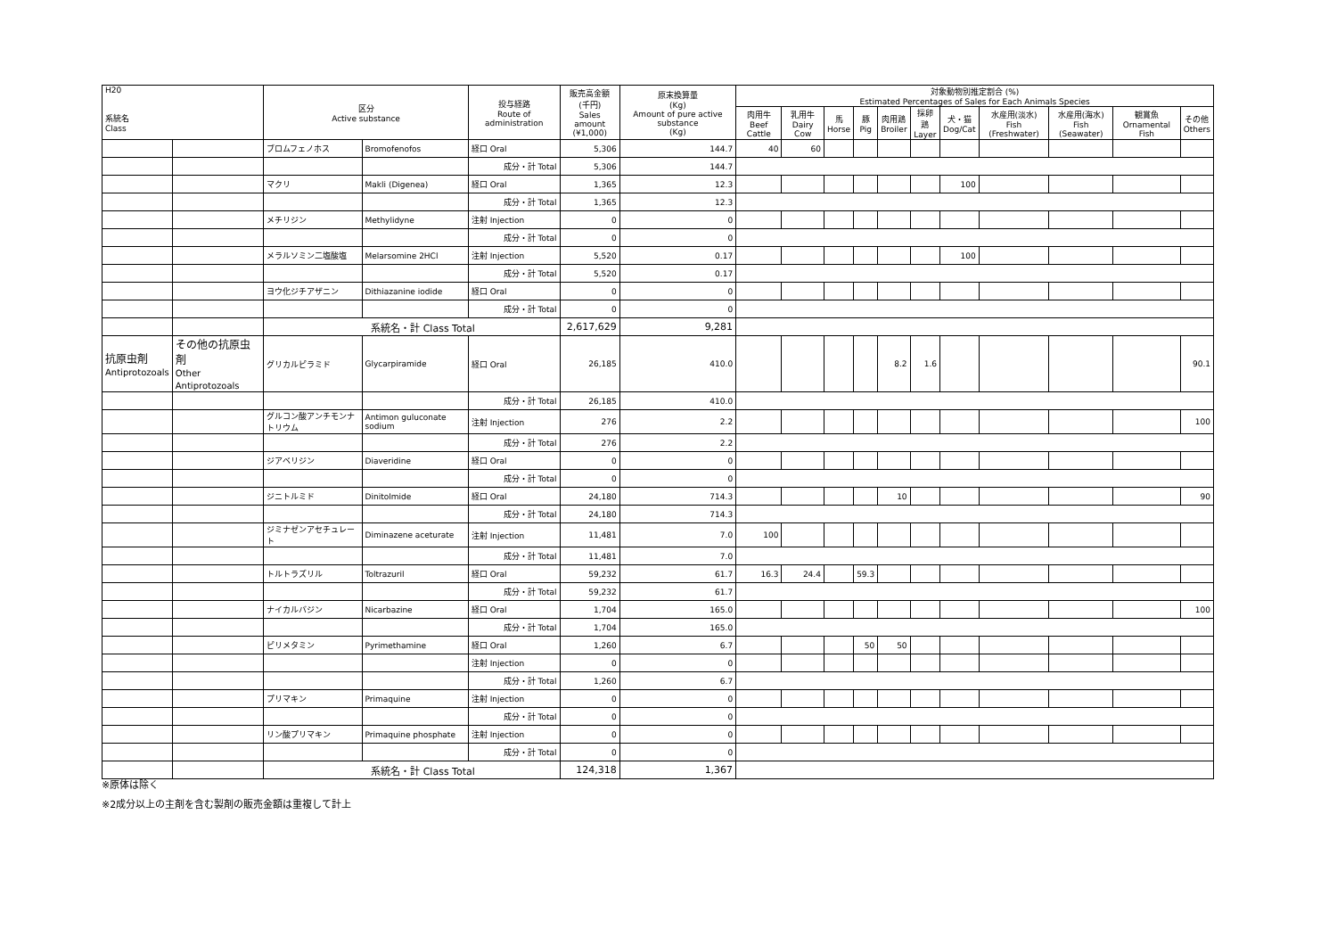| H20 系統名 Class | | 区分 Active substance | | 投与経路 Route of administration | 販売高金額 (千円) Sales amount (¥1,000) | 原末換算量 (Kg) Amount of pure active substance (Kg) | 対象動物別推定割合 (%) Estimated Percentages of Sales for Each Animals Species | | | | | | | | | | |
| --- | --- | --- | --- | --- | --- | --- | --- | --- | --- | --- | --- | --- | --- | --- | --- | --- | --- |
| | | | | | | | 肉用牛 Beef Cattle | 乳用牛 Dairy Cow | 馬 Horse | 豚 Pig | 肉用鶏 Broiler | 採卵鶏 Layer | 犬・猫 Dog/Cat | 水産用(淡水) Fish (Freshwater) | 水産用(海水) Fish (Seawater) | 観賞魚 Ornamental Fish | その他 Others |
| | | ブロムフェノホス | Bromofenofos | 経口 Oral | 5,306 | 144.7 | 40 | 60 | | | | | | | | | |
| | | | | 成分・計 Total | 5,306 | 144.7 | | | | | | | | | | | |
| | | マクリ | Makli (Digenea) | 経口 Oral | 1,365 | 12.3 | | | | | | | 100 | | | | |
| | | | | 成分・計 Total | 1,365 | 12.3 | | | | | | | | | | | |
| | | メチリジン | Methylidyne | 注射 Injection | 0 | 0 | | | | | | | | | | | |
| | | | | 成分・計 Total | 0 | 0 | | | | | | | | | | | |
| | | メラルソミン二塩酸塩 | Melarsomine 2HCl | 注射 Injection | 5,520 | 0.17 | | | | | | | 100 | | | | |
| | | | | 成分・計 Total | 5,520 | 0.17 | | | | | | | | | | | |
| | | ヨウ化ジチアザニン | Dithiazanine iodide | 経口 Oral | 0 | 0 | | | | | | | | | | | |
| | | | | 成分・計 Total | 0 | 0 | | | | | | | | | | | |
| | | 系統名・計 Class Total | | | 2,617,629 | 9,281 | | | | | | | | | | | |
| 抗原虫剤 Antiprotozoals | その他の抗原虫剤 Other Antiprotozoals | グリカルピラミド | Glycarpiramide | 経口 Oral | 26,185 | 410.0 | | | | | 8.2 | 1.6 | | | | | 90.1 |
| | | | | 成分・計 Total | 26,185 | 410.0 | | | | | | | | | | | |
| | | グルコン酸アンチモンナトリウム | Antimon guluconate sodium | 注射 Injection | 276 | 2.2 | | | | | | | | | | | 100 |
| | | | | 成分・計 Total | 276 | 2.2 | | | | | | | | | | | |
| | | ジアベリジン | Diaveridine | 経口 Oral | 0 | 0 | | | | | | | | | | | |
| | | | | 成分・計 Total | 0 | 0 | | | | | | | | | | | |
| | | ジニトルミド | Dinitolmide | 経口 Oral | 24,180 | 714.3 | | | | | 10 | | | | | | 90 |
| | | | | 成分・計 Total | 24,180 | 714.3 | | | | | | | | | | | |
| | | ジミナゼンアセチュレート | Diminazene aceturate | 注射 Injection | 11,481 | 7.0 | 100 | | | | | | | | | | |
| | | | | 成分・計 Total | 11,481 | 7.0 | | | | | | | | | | | |
| | | トルトラズリル | Toltrazuril | 経口 Oral | 59,232 | 61.7 | 16.3 | 24.4 | | 59.3 | | | | | | | |
| | | | | 成分・計 Total | 59,232 | 61.7 | | | | | | | | | | | |
| | | ナイカルバジン | Nicarbazine | 経口 Oral | 1,704 | 165.0 | | | | | | | | | | | 100 |
| | | | | 成分・計 Total | 1,704 | 165.0 | | | | | | | | | | | |
| | | ピリメタミン | Pyrimethamine | 経口 Oral | 1,260 | 6.7 | | | | 50 | 50 | | | | | | |
| | | | | 注射 Injection | 0 | 0 | | | | | | | | | | | |
| | | | | 成分・計 Total | 1,260 | 6.7 | | | | | | | | | | | |
| | | プリマキン | Primaquine | 注射 Injection | 0 | 0 | | | | | | | | | | | |
| | | | | 成分・計 Total | 0 | 0 | | | | | | | | | | | |
| | | リン酸プリマキン | Primaquine phosphate | 注射 Injection | 0 | 0 | | | | | | | | | | | |
| | | | | 成分・計 Total | 0 | 0 | | | | | | | | | | | |
| | | 系統名・計 Class Total | | | 124,318 | 1,367 | | | | | | | | | | | |
※原体は除く
※2成分以上の主剤を含む製剤の販売金額は重複して計上